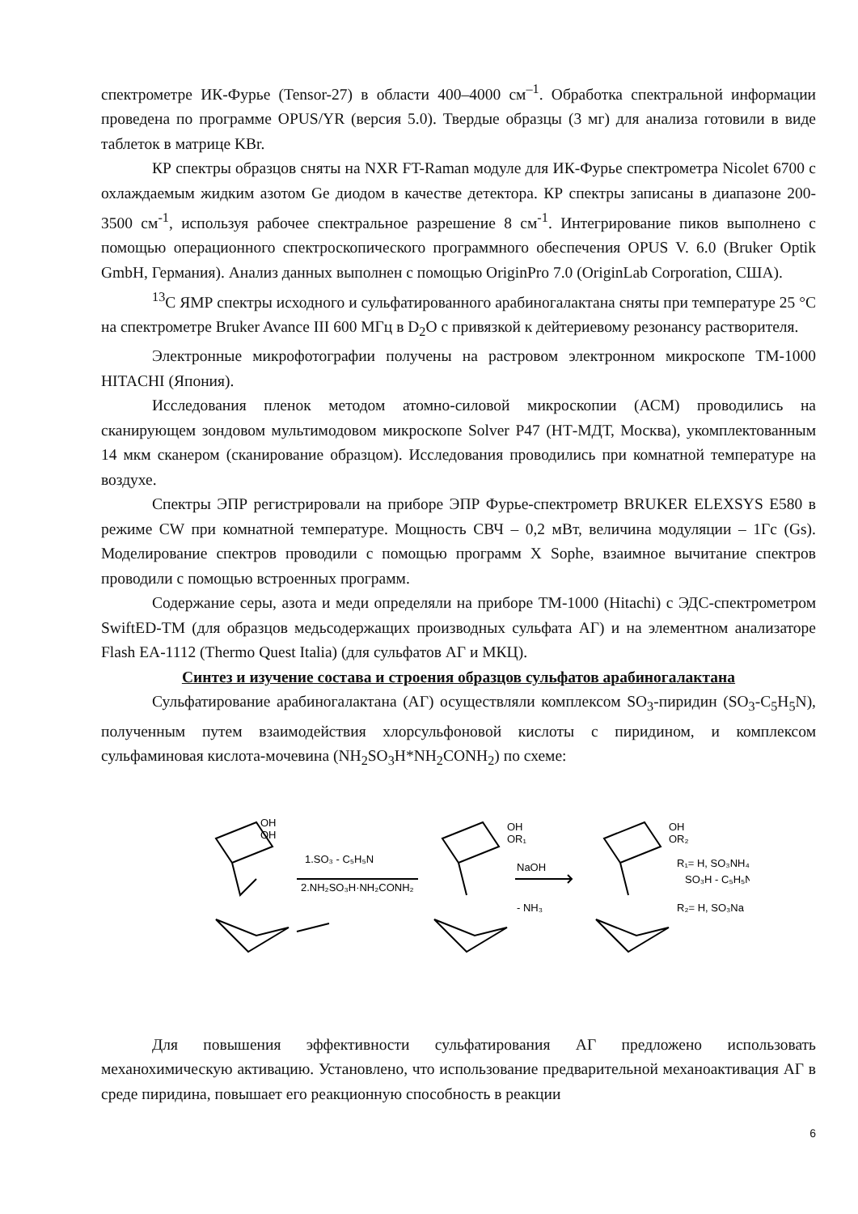спектрометре ИК-Фурье (Tensor-27) в области 400–4000 см<sup>–1</sup>. Обработка спектральной информации проведена по программе OPUS/YR (версия 5.0). Твердые образцы (3 мг) для анализа готовили в виде таблеток в матрице KBr.
КР спектры образцов сняты на NXR FT-Raman модуле для ИК-Фурье спектрометра Nicolet 6700 с охлаждаемым жидким азотом Ge диодом в качестве детектора. КР спектры записаны в диапазоне 200-3500 см<sup>-1</sup>, используя рабочее спектральное разрешение 8 см<sup>-1</sup>. Интегрирование пиков выполнено с помощью операционного спектроскопического программного обеспечения OPUS V. 6.0 (Bruker Optik GmbH, Германия). Анализ данных выполнен с помощью OriginPro 7.0 (OriginLab Corporation, США).
<sup>13</sup> С ЯМР спектры исходного и сульфатированного арабиногалактана сняты при температуре 25 °С на спектрометре Bruker Avance III 600 МГц в D<sub>2</sub>O с привязкой к дейтериевому резонансу растворителя.
Электронные микрофотографии получены на растровом электронном микроскопе TM-1000 HITACHI (Япония).
Исследования пленок методом атомно-силовой микроскопии (АСМ) проводились на сканирующем зондовом мультимодовом микроскопе Solver P47 (НТ-МДТ, Москва), укомплектованным 14 мкм сканером (сканирование образцом). Исследования проводились при комнатной температуре на воздухе.
Спектры ЭПР регистрировали на приборе ЭПР Фурье-спектрометр BRUKER ELEXSYS E580 в режиме CW при комнатной температуре. Мощность СВЧ – 0,2 мВт, величина модуляции – 1Гс (Gs). Моделирование спектров проводили с помощью программ X Sophe, взаимное вычитание спектров проводили с помощью встроенных программ.
Содержание серы, азота и меди определяли на приборе TM-1000 (Hitachi) с ЭДС-спектрометром SwiftED-TM (для образцов медьсодержащих производных сульфата АГ) и на элементном анализаторе Flash EA-1112 (Thermo Quest Italia) (для сульфатов АГ и МКЦ).
Синтез и изучение состава и строения образцов сульфатов арабиногалактана
Сульфатирование арабиногалактана (АГ) осуществляли комплексом SO<sub>3</sub>-пиридин (SO<sub>3</sub>-C<sub>5</sub>H<sub>5</sub>N), полученным путем взаимодействия хлорсульфоновой кислоты с пиридином, и комплексом сульфаминовая кислота-мочевина (NH<sub>2</sub>SO<sub>3</sub>H*NH<sub>2</sub>CONH<sub>2</sub>) по схеме:
1.SO₃ - C₅H₅N
2.NH₂SO₃H·NH₂CONH₂
OH
OH
OH
OR₁
NaOH
- NH₃
OH
OR₂
R₁= H, SO₃NH₄,
SO₃H - C₅H₅N
R₂= H, SO₃Na
Для повышения эффективности сульфатирования АГ предложено использовать механохимическую активацию. Установлено, что использование предварительной механоактивация АГ в среде пиридина, повышает его реакционную способность в реакции
6